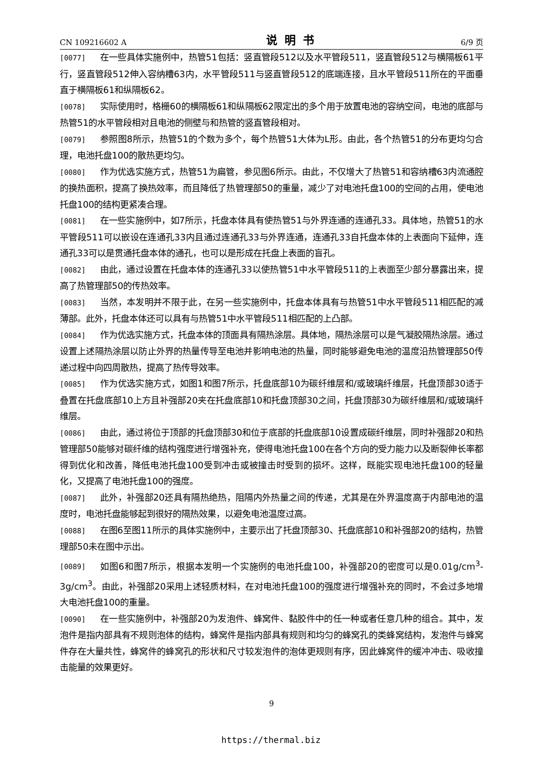CN 109216602 A 说明书 6/9 页
[0077] 在一些具体实施例中，热管51包括：竖直管段512以及水平管段511，竖直管段512与横隔板61平行，竖直管段512伸入容纳槽63内，水平管段511与竖直管段512的底端连接，且水平管段511所在的平面垂直于横隔板61和纵隔板62。
[0078] 实际使用时，格栅60的横隔板61和纵隔板62限定出的多个用于放置电池的容纳空间，电池的底部与热管51的水平管段相对且电池的侧壁与和热管的竖直管段相对。
[0079] 参照图8所示，热管51的个数为多个，每个热管51大体为L形。由此，各个热管51的分布更均匀合理，电池托盘100的散热更均匀。
[0080] 作为优选实施方式，热管51为扁管，参见图6所示。由此，不仅增大了热管51和容纳槽63内流通腔的换热面积，提高了换热效率，而且降低了热管理部50的重量，减少了对电池托盘100的空间的占用，使电池托盘100的结构更紧凑合理。
[0081] 在一些实施例中，如7所示，托盘本体具有使热管51与外界连通的连通孔33。具体地，热管51的水平管段511可以嵌设在连通孔33内且通过连通孔33与外界连通，连通孔33自托盘本体的上表面向下延伸，连通孔33可以是贯通托盘本体的通孔，也可以是形成在托盘上表面的盲孔。
[0082] 由此，通过设置在托盘本体的连通孔33以使热管51中水平管段511的上表面至少部分暴露出来，提高了热管理部50的传热效率。
[0083] 当然，本发明并不限于此，在另一些实施例中，托盘本体具有与热管51中水平管段511相匹配的减薄部。此外，托盘本体还可以具有与热管51中水平管段511相匹配的上凸部。
[0084] 作为优选实施方式，托盘本体的顶面具有隔热涂层。具体地，隔热涂层可以是气凝胶隔热涂层。通过设置上述隔热涂层以防止外界的热量传导至电池并影响电池的热量，同时能够避免电池的温度沿热管理部50传递过程中向四周散热，提高了热传导效率。
[0085] 作为优选实施方式，如图1和图7所示，托盘底部10为碳纤维层和/或玻璃纤维层，托盘顶部30适于叠置在托盘底部10上方且补强部20夹在托盘底部10和托盘顶部30之间，托盘顶部30为碳纤维层和/或玻璃纤维层。
[0086] 由此，通过将位于顶部的托盘顶部30和位于底部的托盘底部10设置成碳纤维层，同时补强部20和热管理部50能够对碳纤维的结构强度进行增强补充，使得电池托盘100在各个方向的受力能力以及断裂伸长率都得到优化和改善，降低电池托盘100受到冲击或被撞击时受到的损坏。这样，既能实现电池托盘100的轻量化，又提高了电池托盘100的强度。
[0087] 此外，补强部20还具有隔热绝热，阻隔内外热量之间的传递，尤其是在外界温度高于内部电池的温度时，电池托盘能够起到很好的隔热效果，以避免电池温度过高。
[0088] 在图6至图11所示的具体实施例中，主要示出了托盘顶部30、托盘底部10和补强部20的结构，热管理部50未在图中示出。
[0089] 如图6和图7所示，根据本发明一个实施例的电池托盘100，补强部20的密度可以是0.01g/cm<sup>3</sup>-3g/cm<sup>3</sup>。由此，补强部20采用上述轻质材料，在对电池托盘100的强度进行增强补充的同时，不会过多地增大电池托盘100的重量。
[0090] 在一些实施例中，补强部20为发泡件、蜂窝件、黏胶件中的任一种或者任意几种的组合。其中，发泡件是指内部具有不规则泡体的结构，蜂窝件是指内部具有规则和均匀的蜂窝孔的类蜂窝结构，发泡件与蜂窝件存在大量共性，蜂窝件的蜂窝孔的形状和尺寸较发泡件的泡体更规则有序，因此蜂窝件的缓冲冲击、吸收撞击能量的效果更好。
9
https://thermal.biz